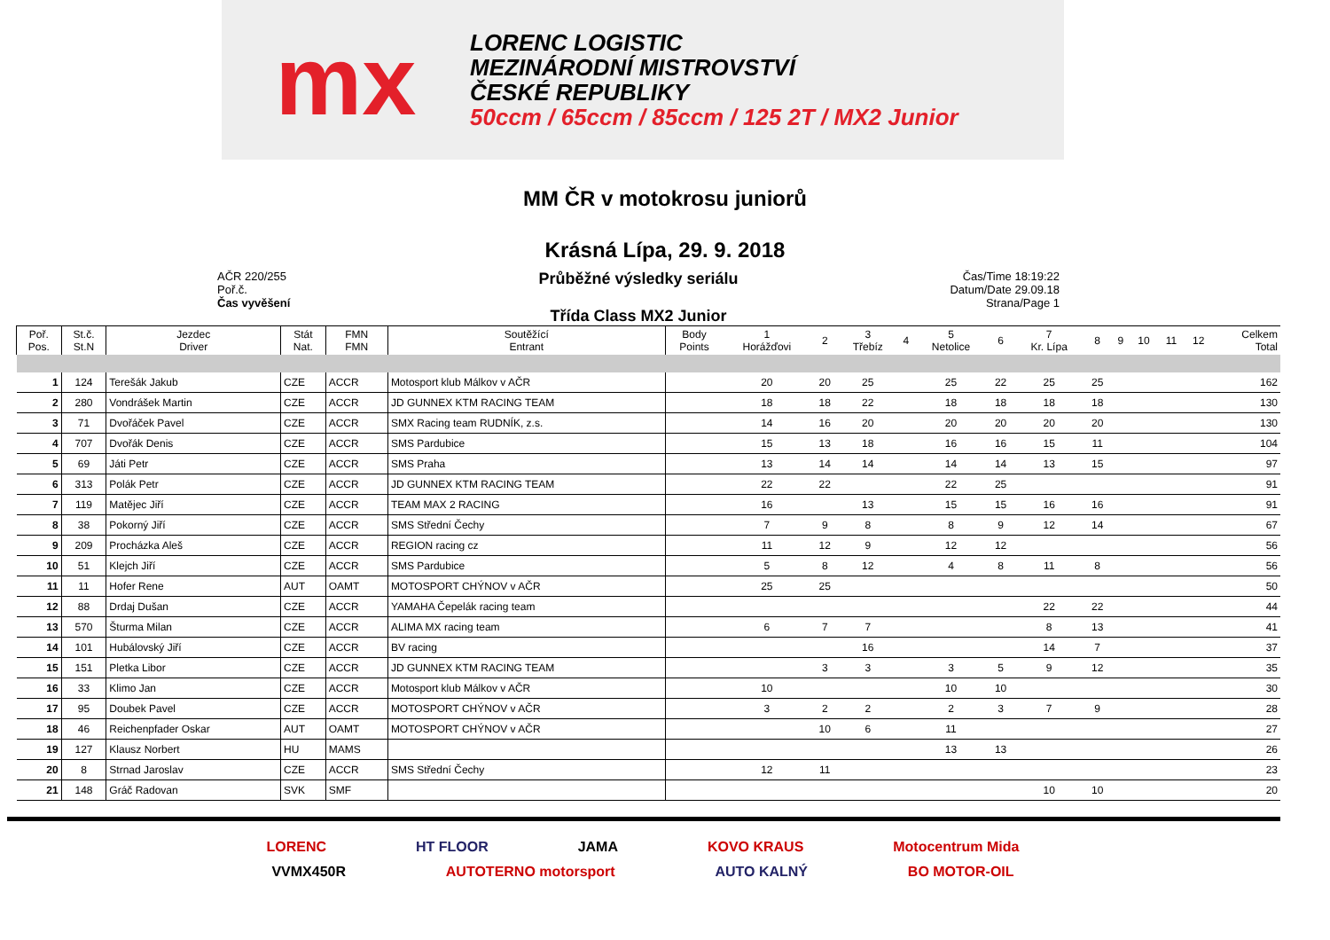mx
LORENC LOGISTIC
MEZINÁRODNÍ MISTROVSTVÍ
ČESKÉ REPUBLIKY
50ccm / 65ccm / 85ccm / 125 2T / MX2 Junior
MM ČR v motokrosu juniorů
Krásná Lípa, 29. 9. 2018
AČR 220/255
Poř.č.
Čas vyvěšení
Průběžné výsledky seriálu
Třída Class MX2 Junior
Čas/Time 18:19:22
Datum/Date 29.09.18
Strana/Page 1
| Poř. Pos. | St.č. St.N | Jezdec Driver | Stát Nat. | FMN FMN | Soutěžící Entrant | Body Points | 1 Horážďovi | 2 | 3 Třebíz | 4 | 5 Netolice | 6 | 7 Kr. Lípa | 8 | 9 | 10 | 11 | 12 | Celkem Total |
| --- | --- | --- | --- | --- | --- | --- | --- | --- | --- | --- | --- | --- | --- | --- | --- | --- | --- | --- | --- |
| 1 | 124 | Terešák Jakub | CZE | ACCR | Motosport klub Málkov v AČR | | 20 | 20 | 25 | | 25 | 22 | 25 | 25 | | | | | 162 |
| 2 | 280 | Vondrášek Martin | CZE | ACCR | JD GUNNEX KTM RACING TEAM | | 18 | 18 | 22 | | 18 | 18 | 18 | 18 | | | | | 130 |
| 3 | 71 | Dvořáček Pavel | CZE | ACCR | SMX Racing team RUDNÍK, z.s. | | 14 | 16 | 20 | | 20 | 20 | 20 | 20 | | | | | 130 |
| 4 | 707 | Dvořák Denis | CZE | ACCR | SMS Pardubice | | 15 | 13 | 18 | | 16 | 16 | 15 | 11 | | | | | 104 |
| 5 | 69 | Játi Petr | CZE | ACCR | SMS Praha | | 13 | 14 | 14 | | 14 | 14 | 13 | 15 | | | | | 97 |
| 6 | 313 | Polák Petr | CZE | ACCR | JD GUNNEX KTM RACING TEAM | | 22 | 22 | | | 22 | 25 | | | | | | | 91 |
| 7 | 119 | Matějec Jiří | CZE | ACCR | TEAM MAX 2 RACING | | 16 | | 13 | | 15 | 15 | 16 | 16 | | | | | 91 |
| 8 | 38 | Pokorný Jiří | CZE | ACCR | SMS Střední Čechy | | 7 | 9 | 8 | | 8 | 9 | 12 | 14 | | | | | 67 |
| 9 | 209 | Procházka Aleš | CZE | ACCR | REGION racing cz | | 11 | 12 | 9 | | 12 | 12 | | | | | | | 56 |
| 10 | 51 | Klejch Jiří | CZE | ACCR | SMS Pardubice | | 5 | 8 | 12 | | 4 | 8 | 11 | 8 | | | | | 56 |
| 11 | 11 | Hofer Rene | AUT | OAMT | MOTOSPORT CHÝNOV v AČR | | 25 | 25 | | | | | | | | | | | 50 |
| 12 | 88 | Drdaj Dušan | CZE | ACCR | YAMAHA Čepelák racing team | | | | | | | | 22 | 22 | | | | | 44 |
| 13 | 570 | Šturma Milan | CZE | ACCR | ALIMA MX racing team | | 6 | 7 | 7 | | | | 8 | 13 | | | | | 41 |
| 14 | 101 | Hubálovský Jiří | CZE | ACCR | BV racing | | | | 16 | | | | 14 | 7 | | | | | 37 |
| 15 | 151 | Pletka Libor | CZE | ACCR | JD GUNNEX KTM RACING TEAM | | | 3 | 3 | | 3 | 5 | 9 | 12 | | | | | 35 |
| 16 | 33 | Klimo Jan | CZE | ACCR | Motosport klub Málkov v AČR | | 10 | | | | 10 | 10 | | | | | | | 30 |
| 17 | 95 | Doubek Pavel | CZE | ACCR | MOTOSPORT CHÝNOV v AČR | | 3 | 2 | 2 | | 2 | 3 | 7 | 9 | | | | | 28 |
| 18 | 46 | Reichenpfader Oskar | AUT | OAMT | MOTOSPORT CHÝNOV v AČR | | | 10 | 6 | | 11 | | | | | | | | 27 |
| 19 | 127 | Klausz Norbert | HU | MAMS | | | | | | | 13 | 13 | | | | | | | 26 |
| 20 | 8 | Strnad Jaroslav | CZE | ACCR | SMS Střední Čechy | | 12 | 11 | | | | | | | | | | | 23 |
| 21 | 148 | Gráč Radovan | SVK | SMF | | | | | | | | | 10 | 10 | | | | | 20 |
LORENC HT FLOOR JAMA KOVO KRAUS Motocentrum Mida
VVMX450R AUTOTERNO motorsport AUTO KALNÝ BO MOTOR-OIL